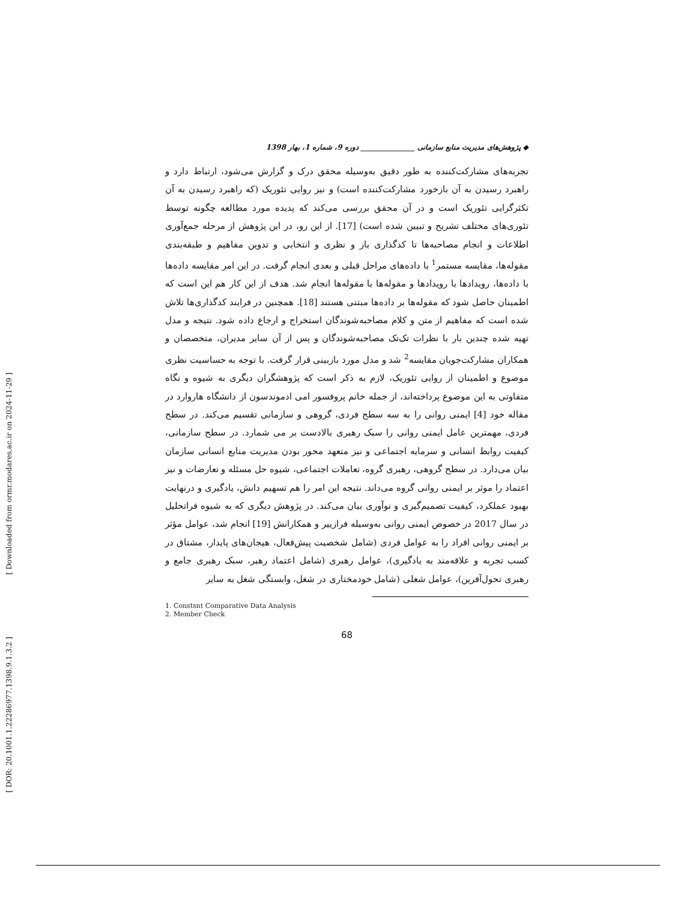[ Downloaded from ormr.modares.ac.ir on 2024-11-29 ]
[ DOR: 20.1001.1.22286977.1398.9.1.3.2 ]
◆ پژوهش‌های مدیریت منابع سازمانی _______________ دوره 9، شماره 1، بهار 1398
تجربه‌های مشارکت‌کننده به طور دقیق به‌وسیله محقق درک و گزارش می‌شود، ارتباط دارد و راهبرد رسیدن به آن بازخورد مشارکت‌کننده است) و نیز روایی تئوریک (که راهبرد رسیدن به آن تکثرگرایی تئوریک است و در آن محقق بررسی می‌کند که پدیده مورد مطالعه چگونه توسط تئوری‌های مختلف تشریح و تبیین شده است) [17]. از این رو، در این پژوهش از مرحله جمع‌آوری اطلاعات و انجام مصاحبه‌ها تا کدگذاری باز و نظری و انتخابی و تدوین مفاهیم و طبقه‌بندی مقوله‌ها، مقایسه مستمر<sup>1</sup> با داده‌های مراحل قبلی و بعدی انجام گرفت. در این امر مقایسه داده‌ها با داده‌ها، رویدادها با رویدادها و مقوله‌ها با مقوله‌ها انجام شد. هدف از این کار هم این است که اطمینان حاصل شود که مقوله‌ها بر داده‌ها مبتنی هستند [18]. همچنین در فرایند کدگذاری‌ها تلاش شده است که مفاهیم از متن و کلام مصاحبه‌شوندگان استخراج و ارجاع داده شود. نتیجه و مدل تهیه شده چندین بار با نظرات تک‌تک مصاحبه‌شوندگان و پس از آن سایر مدیران، متخصصان و همکاران مشارکت‌جویان مقایسه<sup>2</sup> شد و مدل مورد بازبینی قرار گرفت. با توجه به حساسیت نظری موضوع و اطمینان از روایی تئوریک، لازم به ذکر است که پژوهشگران دیگری به شیوه و نگاه متفاوتی به این موضوع پرداخته‌اند، از جمله خانم پروفسور امی ادموندسون از دانشگاه هاروارد در مقاله خود [4] ایمنی روانی را به سه سطح فردی، گروهی و سازمانی تقسیم می‌کند. در سطح فردی، مهمترین عامل ایمنی روانی را سبک رهبری بالادست بر می شمارد. در سطح سازمانی، کیفیت روابط انسانی و سرمایه اجتماعی و نیز متعهد محور بودن مدیریت منابع انسانی سازمان بیان می‌دارد. در سطح گروهی، رهبری گروه، تعاملات اجتماعی، شیوه حل مسئله و تعارضات و نیز اعتماد را موثر بر ایمنی روانی گروه می‌داند. نتیجه این امر را هم تسهیم دانش، یادگیری و درنهایت بهبود عملکرد، کیفیت تصمیم‌گیری و نوآوری بیان می‌کند. در پژوهش دیگری که به شیوه فراتحلیل در سال 2017 در خصوص ایمنی روانی به‌وسیله فرازییر و همکارانش [19] انجام شد، عوامل مؤثر بر ایمنی روانی افراد را به عوامل فردی (شامل شخصیت پیش‌فعال، هیجان‌های پایدار، مشتاق در کسب تجربه و علاقه‌مند به یادگیری)، عوامل رهبری (شامل اعتماد رهبر، سبک رهبری جامع و رهبری تحول‌آفرین)، عوامل شغلی (شامل خودمختاری در شغل، وابستگی شغل به سایر
1. Constsnt Comparative Data Analysis
2. Member Check
68